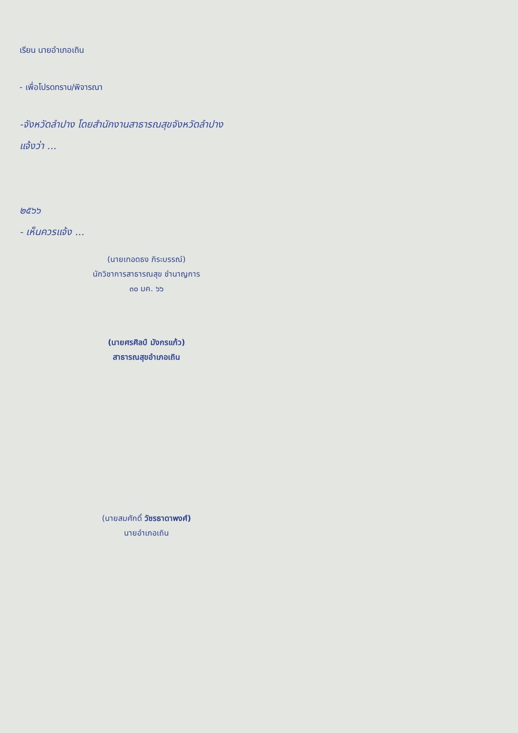เรียน นายอำเภอเถิน
- เพื่อโปรดทราบ/พิจารณา
-จังหวัดลำปาง โดยสำนักงานสาธารณสุขจังหวัดลำปาง
แจ้งว่า ...
๒๕๖๖
- เห็นควรแจ้ง ...
(นายเทอดธง ภิระบรรณ์)
นักวิชาการสาธารณสุข ชำนาญการ
๓๐ มค. ๖๖
(นายศรศิลป์ มังกรแก้ว)
สาธารณสุขอำเภอเถิน
(นายสมศักดิ์ วัชรธาดาพงศ์)
นายอำเภอเถิน